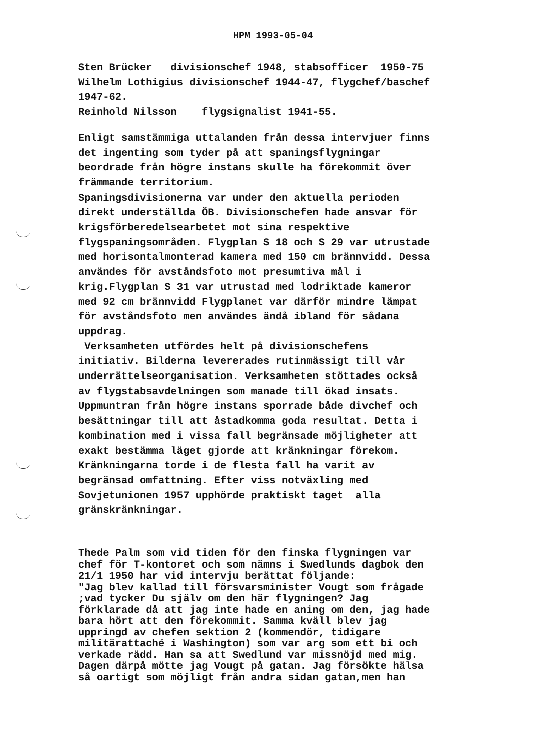HPM 1993-05-04
Sten Brücker divisionschef 1948, stabsofficer 1950-75 Wilhelm Lothigius divisionschef 1944-47, flygchef/baschef 1947-62. Reinhold Nilsson flygsignalist 1941-55.
Enligt samstämmiga uttalanden från dessa intervjuer finns det ingenting som tyder på att spaningsflygningar beordrade från högre instans skulle ha förekommit över främmande territorium. Spaningsdivisionerna var under den aktuella perioden direkt underställda ÖB. Divisionschefen hade ansvar för krigsförberedelsearbetet mot sina respektive flygspaningsområden. Flygplan S 18 och S 29 var utrustade med horisontalmonterad kamera med 150 cm brännvidd. Dessa användes för avståndsfoto mot presumtiva mål i krig.Flygplan S 31 var utrustad med lodriktade kameror med 92 cm brännvidd Flygplanet var därför mindre lämpat för avståndsfoto men användes ändå ibland för sådana uppdrag. Verksamheten utfördes helt på divisionschefens initiativ. Bilderna levererades rutinmässigt till vår underrättelseorganisation. Verksamheten stöttades också av flygstabsavdelningen som manade till ökad insats. Uppmuntran från högre instans sporrade både divchef och besättningar till att åstadkomma goda resultat. Detta i kombination med i vissa fall begränsade möjligheter att exakt bestämma läget gjorde att kränkningar förekom. Kränkningarna torde i de flesta fall ha varit av begränsad omfattning. Efter viss notväxling med Sovjetunionen 1957 upphörde praktiskt taget alla gränskränkningar.
Thede Palm som vid tiden för den finska flygningen var chef för T-kontoret och som nämns i Swedlunds dagbok den 21/1 1950 har vid intervju berättat följande: "Jag blev kallad till försvarsminister Vougt som frågade ;vad tycker Du själv om den här flygningen? Jag förklarade då att jag inte hade en aning om den, jag hade bara hört att den förekommit. Samma kväll blev jag uppringd av chefen sektion 2 (kommendör, tidigare militärattaché i Washington) som var arg som ett bi och verkade rädd. Han sa att Swedlund var missnöjd med mig. Dagen därpå mötte jag Vougt på gatan. Jag försökte hälsa så oartigt som möjligt från andra sidan gatan,men han